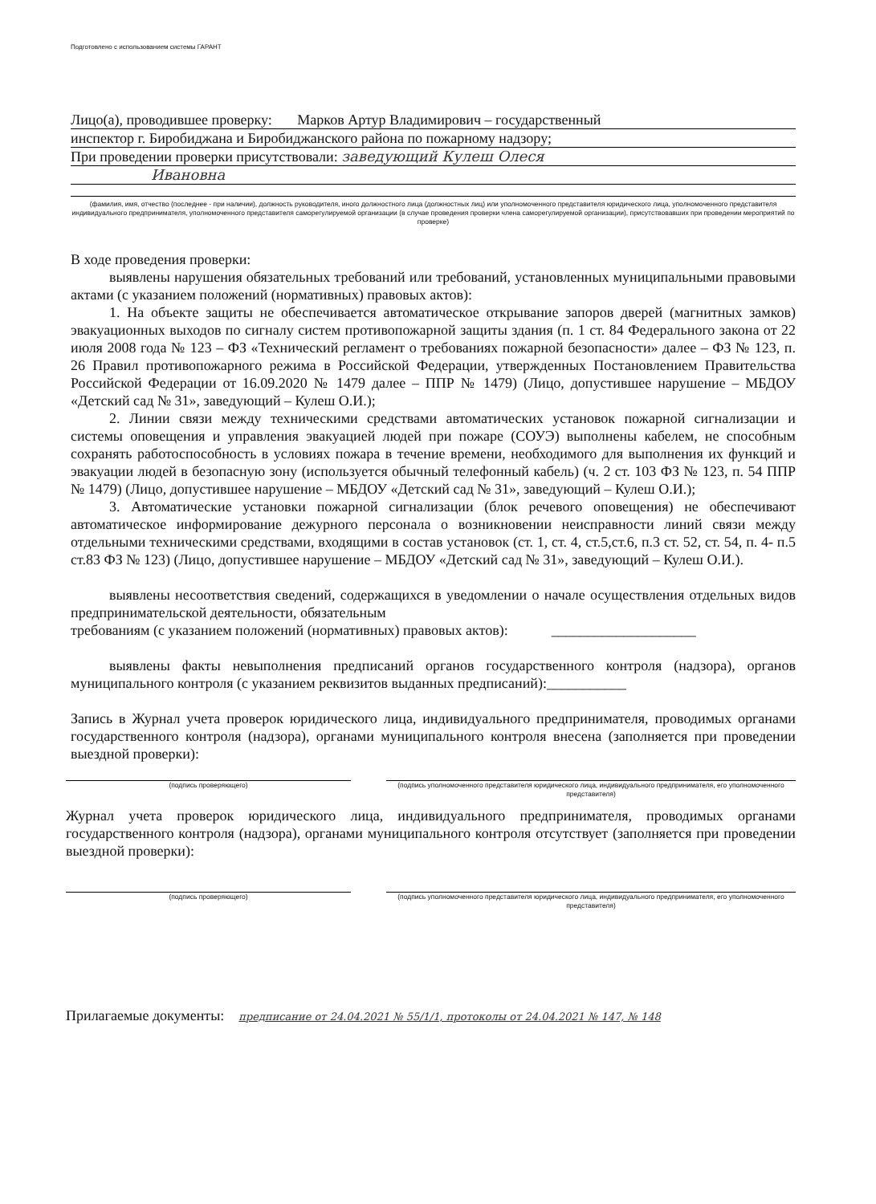Подготовлено с использованием системы ГАРАНТ
Лицо(а), проводившее проверку: Марков Артур Владимирович – государственный
инспектор г. Биробиджана и Биробиджанского района по пожарному надзору;
При проведении проверки присутствовали: заведующий Кулеш Олеся
Ивановна
(фамилия, имя, отчество (последнее - при наличии), должность руководителя, иного должностного лица (должностных лиц) или уполномоченного представителя юридического лица, уполномоченного представителя индивидуального предпринимателя, уполномоченного представителя саморегулируемой организации (в случае проведения проверки члена саморегулируемой организации), присутствовавших при проведении мероприятий по проверке)
В ходе проведения проверки:
выявлены нарушения обязательных требований или требований, установленных муниципальными правовыми актами (с указанием положений (нормативных) правовых актов):
1. На объекте защиты не обеспечивается автоматическое открывание запоров дверей (магнитных замков) эвакуационных выходов по сигналу систем противопожарной защиты здания (п. 1 ст. 84 Федерального закона от 22 июля 2008 года № 123 – ФЗ «Технический регламент о требованиях пожарной безопасности» далее – ФЗ № 123, п. 26 Правил противопожарного режима в Российской Федерации, утвержденных Постановлением Правительства Российской Федерации от 16.09.2020 № 1479 далее – ППР № 1479) (Лицо, допустившее нарушение – МБДОУ «Детский сад № 31», заведующий – Кулеш О.И.);
2. Линии связи между техническими средствами автоматических установок пожарной сигнализации и системы оповещения и управления эвакуацией людей при пожаре (СОУЭ) выполнены кабелем, не способным сохранять работоспособность в условиях пожара в течение времени, необходимого для выполнения их функций и эвакуации людей в безопасную зону (используется обычный телефонный кабель) (ч. 2 ст. 103 ФЗ № 123, п. 54 ППР № 1479) (Лицо, допустившее нарушение – МБДОУ «Детский сад № 31», заведующий – Кулеш О.И.);
3. Автоматические установки пожарной сигнализации (блок речевого оповещения) не обеспечивают автоматическое информирование дежурного персонала о возникновении неисправности линий связи между отдельными техническими средствами, входящими в состав установок (ст. 1, ст. 4, ст.5,ст.6, п.3 ст. 52, ст. 54, п. 4- п.5 ст.83 ФЗ № 123) (Лицо, допустившее нарушение – МБДОУ «Детский сад № 31», заведующий – Кулеш О.И.).
выявлены несоответствия сведений, содержащихся в уведомлении о начале осуществления отдельных видов предпринимательской деятельности, обязательным
требованиям (с указанием положений (нормативных) правовых актов): ____________________
выявлены факты невыполнения предписаний органов государственного контроля (надзора), органов муниципального контроля (с указанием реквизитов выданных предписаний):___________
Запись в Журнал учета проверок юридического лица, индивидуального предпринимателя, проводимых органами государственного контроля (надзора), органами муниципального контроля внесена (заполняется при проведении выездной проверки):
(подпись проверяющего) (подпись уполномоченного представителя юридического лица, индивидуального предпринимателя, его уполномоченного представителя)
Журнал учета проверок юридического лица, индивидуального предпринимателя, проводимых органами государственного контроля (надзора), органами муниципального контроля отсутствует (заполняется при проведении выездной проверки):
(подпись проверяющего) (подпись уполномоченного представителя юридического лица, индивидуального предпринимателя, его уполномоченного представителя)
Прилагаемые документы: предписание от 24.04.2021 № 55/1/1, протоколы от 24.04.2021 № 147, № 148